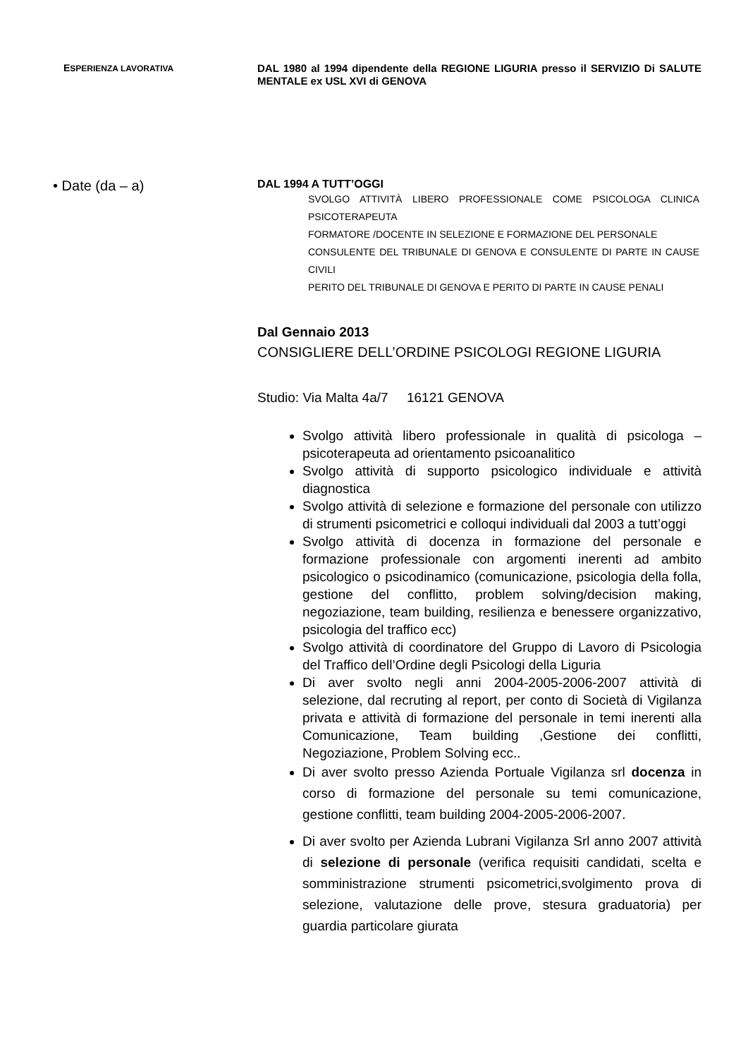ESPERIENZA LAVORATIVA
DAL 1980 al 1994 dipendente della REGIONE LIGURIA presso il SERVIZIO Di SALUTE MENTALE ex USL XVI di GENOVA
• Date (da – a)
DAL 1994 A TUTT’OGGI
SVOLGO ATTIVITÀ LIBERO PROFESSIONALE COME PSICOLOGA CLINICA PSICOTERAPEUTA
FORMATORE /DOCENTE IN SELEZIONE E FORMAZIONE DEL PERSONALE
CONSULENTE DEL TRIBUNALE DI GENOVA E CONSULENTE DI PARTE IN CAUSE CIVILI
PERITO DEL TRIBUNALE DI GENOVA E PERITO DI PARTE IN CAUSE PENALI
Dal Gennaio 2013
CONSIGLIERE DELL’ORDINE PSICOLOGI REGIONE LIGURIA
Studio: Via Malta 4a/7 16121 GENOVA
Svolgo attività libero professionale in qualità di psicologa – psicoterapeuta ad orientamento psicoanalitico
Svolgo attività di supporto psicologico individuale e attività diagnostica
Svolgo attività di selezione e formazione del personale con utilizzo di strumenti psicometrici e colloqui individuali dal 2003 a tutt’oggi
Svolgo attività di docenza in formazione del personale e formazione professionale con argomenti inerenti ad ambito psicologico o psicodinamico (comunicazione, psicologia della folla, gestione del conflitto, problem solving/decision making, negoziazione, team building, resilienza e benessere organizzativo, psicologia del traffico ecc)
Svolgo attività di coordinatore del Gruppo di Lavoro di Psicologia del Traffico dell’Ordine degli Psicologi della Liguria
Di aver svolto negli anni 2004-2005-2006-2007 attività di selezione, dal recruting al report, per conto di Società di Vigilanza privata e attività di formazione del personale in temi inerenti alla Comunicazione, Team building ,Gestione dei conflitti, Negoziazione, Problem Solving ecc..
Di aver svolto presso Azienda Portuale Vigilanza srl docenza in corso di formazione del personale su temi comunicazione, gestione conflitti, team building 2004-2005-2006-2007.
Di aver svolto per Azienda Lubrani Vigilanza Srl anno 2007 attività di selezione di personale (verifica requisiti candidati, scelta e somministrazione strumenti psicometrici,svolgimento prova di selezione, valutazione delle prove, stesura graduatoria) per guardia particolare giurata